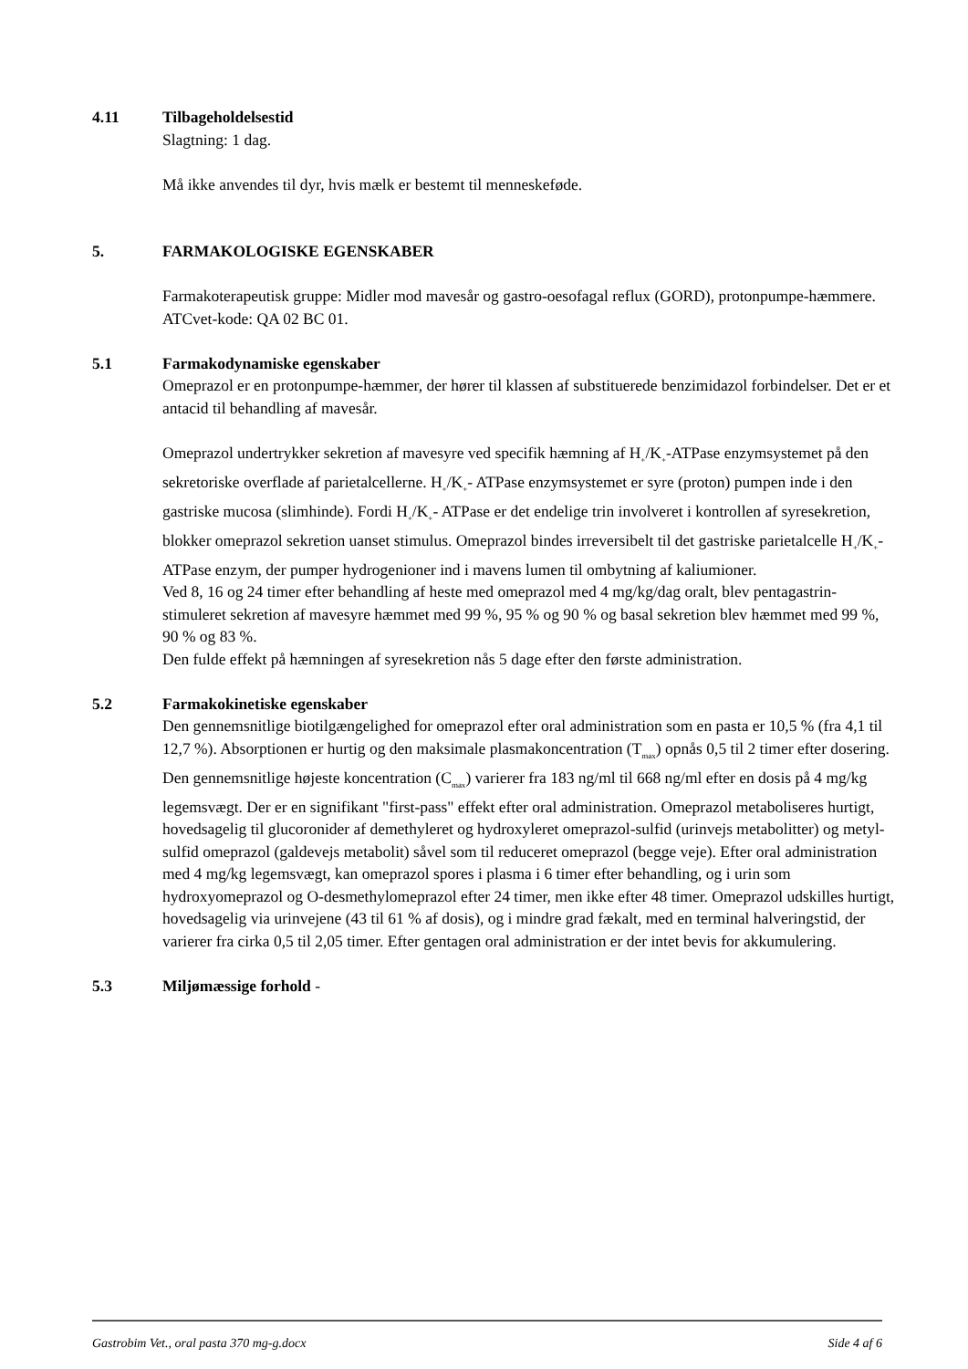4.11 Tilbageholdelsestid
Slagtning: 1 dag.
Må ikke anvendes til dyr, hvis mælk er bestemt til menneskeføde.
5. FARMAKOLOGISKE EGENSKABER
Farmakoterapeutisk gruppe: Midler mod mavesår og gastro-oesofagal reflux (GORD), protonpumpe-hæmmere.
ATCvet-kode: QA 02 BC 01.
5.1 Farmakodynamiske egenskaber
Omeprazol er en protonpumpe-hæmmer, der hører til klassen af substituerede benzimidazol forbindelser. Det er et antacid til behandling af mavesår.
Omeprazol undertrykker sekretion af mavesyre ved specifik hæmning af H<sub>+</sub>/K<sub>+</sub>-ATPase enzymsystemet på den sekretoriske overflade af parietalcellerne. H<sub>+</sub>/K<sub>+</sub>- ATPase enzymsystemet er syre (proton) pumpen inde i den gastriske mucosa (slimhinde). Fordi H<sub>+</sub>/K<sub>+</sub>- ATPase er det endelige trin involveret i kontrollen af syresekretion, blokker omeprazol sekretion uanset stimulus. Omeprazol bindes irreversibelt til det gastriske parietalcelle H<sub>+</sub>/K<sub>+</sub>-ATPase enzym, der pumper hydrogenioner ind i mavens lumen til ombytning af kaliumioner.
Ved 8, 16 og 24 timer efter behandling af heste med omeprazol med 4 mg/kg/dag oralt, blev pentagastrin-stimuleret sekretion af mavesyre hæmmet med 99 %, 95 % og 90 % og basal sekretion blev hæmmet med 99 %, 90 % og 83 %.
Den fulde effekt på hæmningen af syresekretion nås 5 dage efter den første administration.
5.2 Farmakokinetiske egenskaber
Den gennemsnitlige biotilgængelighed for omeprazol efter oral administration som en pasta er 10,5 % (fra 4,1 til 12,7 %). Absorptionen er hurtig og den maksimale plasmakoncentration (T<sub>max</sub>) opnås 0,5 til 2 timer efter dosering. Den gennemsnitlige højeste koncentration (C<sub>max</sub>) varierer fra 183 ng/ml til 668 ng/ml efter en dosis på 4 mg/kg legemsvægt. Der er en signifikant "first-pass" effekt efter oral administration. Omeprazol metaboliseres hurtigt, hovedsagelig til glucoronider af demethyleret og hydroxyleret omeprazol-sulfid (urinvejs metabolitter) og metyl-sulfid omeprazol (galdevejs metabolit) såvel som til reduceret omeprazol (begge veje). Efter oral administration med 4 mg/kg legemsvægt, kan omeprazol spores i plasma i 6 timer efter behandling, og i urin som hydroxyomeprazol og O-desmethylomeprazol efter 24 timer, men ikke efter 48 timer. Omeprazol udskilles hurtigt, hovedsagelig via urinvejene (43 til 61 % af dosis), og i mindre grad fækalt, med en terminal halveringstid, der varierer fra cirka 0,5 til 2,05 timer. Efter gentagen oral administration er der intet bevis for akkumulering.
5.3 Miljømæssige forhold -
Gastrobim Vet., oral pasta 370 mg-g.docx Side 4 af 6